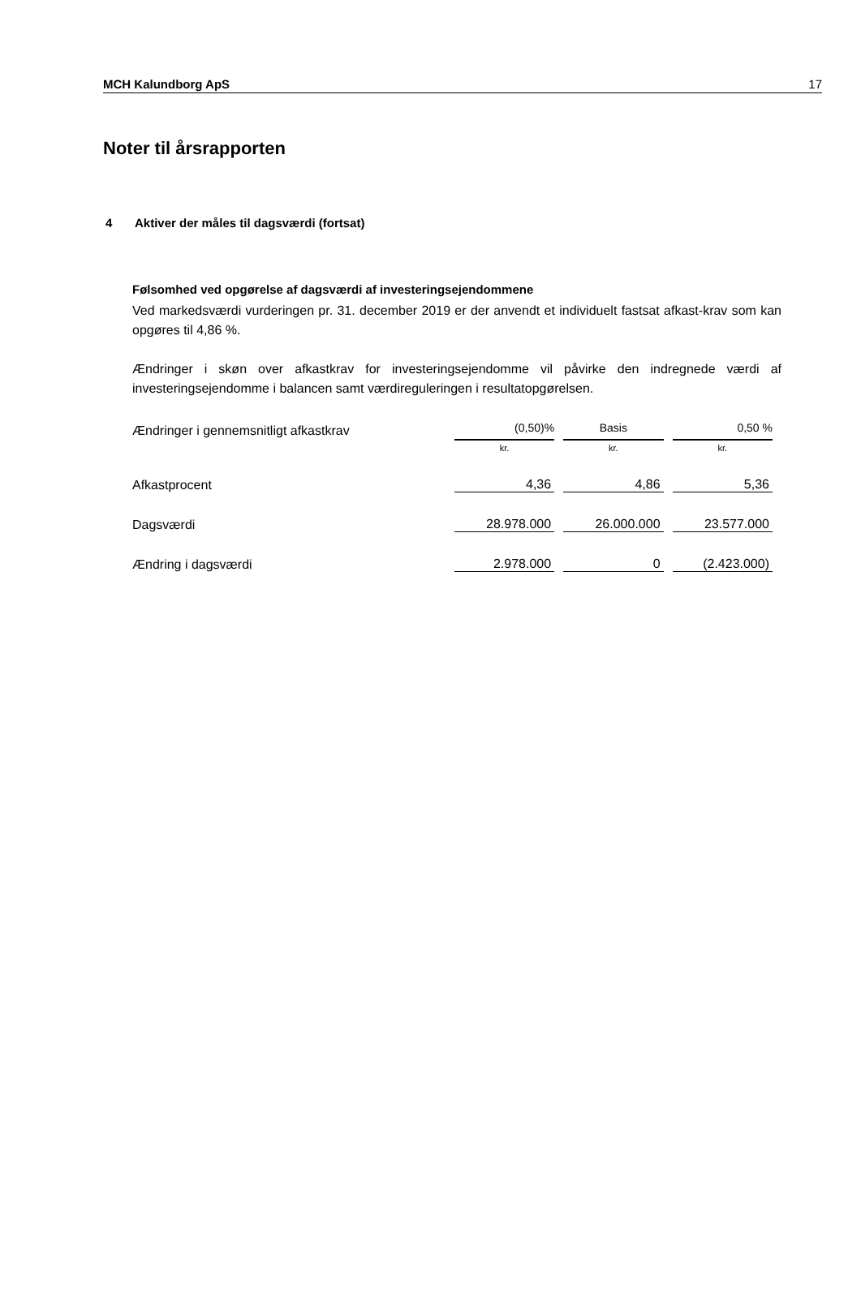MCH Kalundborg ApS 17
Noter til årsrapporten
4 Aktiver der måles til dagsværdi (fortsat)
Følsomhed ved opgørelse af dagsværdi af investeringsejendommene
Ved markedsværdi vurderingen pr. 31. december 2019 er der anvendt et individuelt fastsat afkast-krav som kan opgøres til 4,86 %.
Ændringer i skøn over afkastkrav for investeringsejendomme vil påvirke den indregnede værdi af investeringsejendomme i balancen samt værdireguleringen i resultatopgørelsen.
| Ændringer i gennemsnitligt afkastkrav | (0,50)% | Basis | 0,50 % |
| | kr. | kr. | kr. |
| Afkastprocent | 4,36 | 4,86 | 5,36 |
| Dagsværdi | 28.978.000 | 26.000.000 | 23.577.000 |
| Ændring i dagsværdi | 2.978.000 | 0 | (2.423.000) |